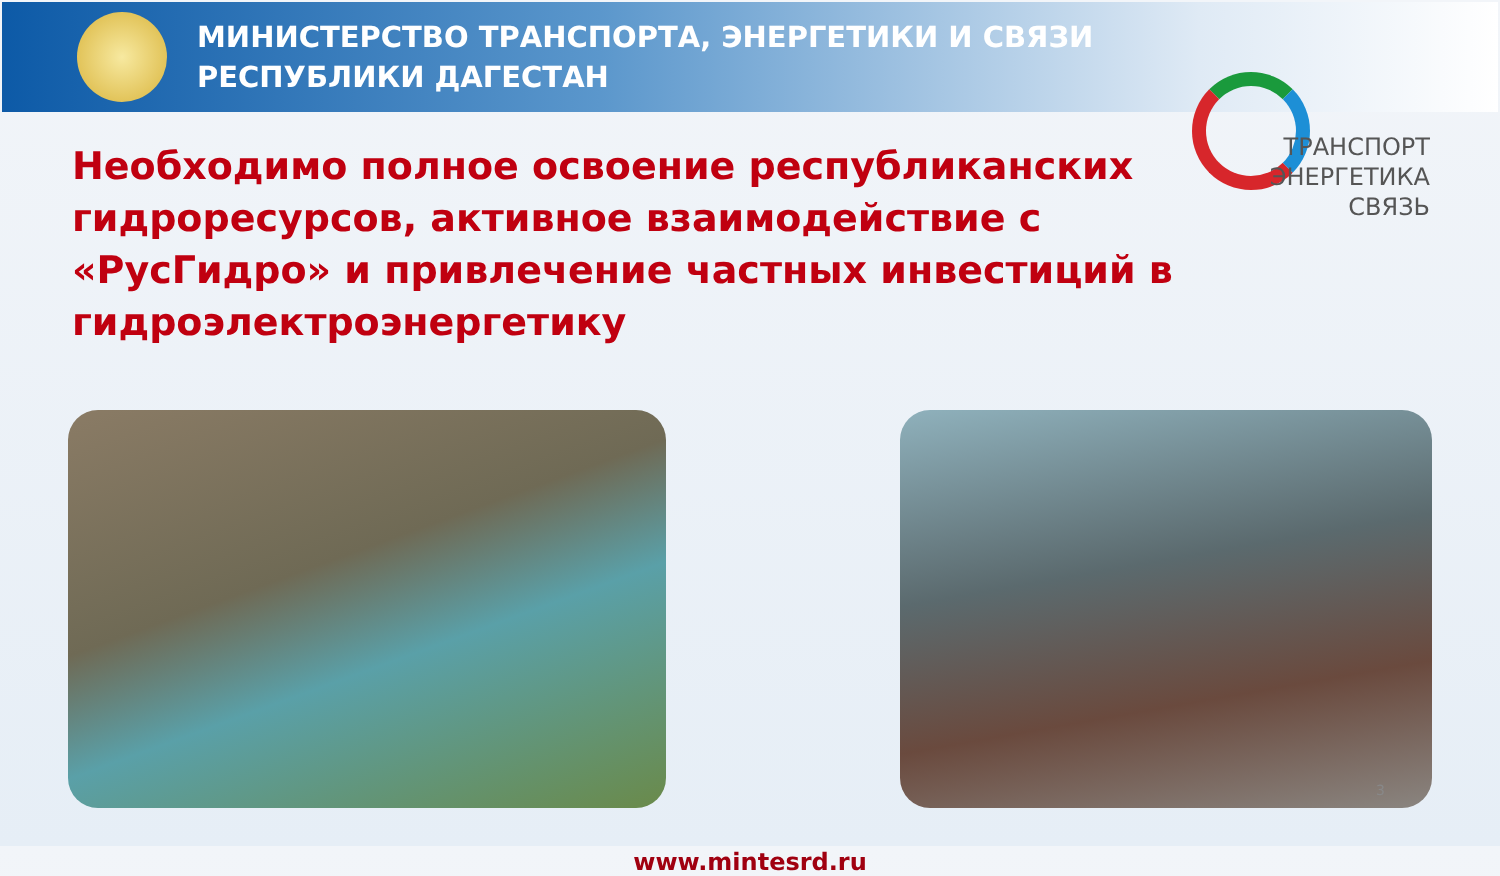МИНИСТЕРСТВО ТРАНСПОРТА, ЭНЕРГЕТИКИ И СВЯЗИ
РЕСПУБЛИКИ ДАГЕСТАН
ТРАНСПОРТ
ЭНЕРГЕТИКА
СВЯЗЬ
Необходимо полное освоение республиканских гидроресурсов, активное взаимодействие с «РусГидро» и привлечение частных инвестиций в гидроэлектроэнергетику
www.mintesrd.ru
3